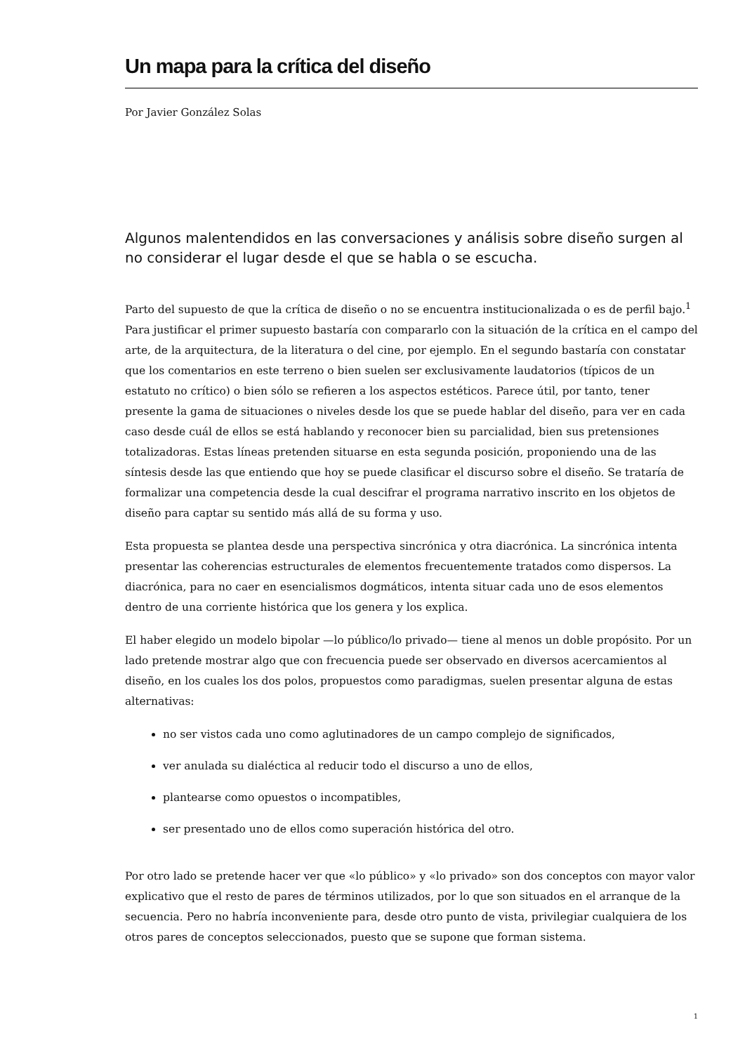Un mapa para la crítica del diseño
Por Javier González Solas
Algunos malentendidos en las conversaciones y análisis sobre diseño surgen al no considerar el lugar desde el que se habla o se escucha.
Parto del supuesto de que la crítica de diseño o no se encuentra institucionalizada o es de perfil bajo.<sup>1</sup> Para justificar el primer supuesto bastaría con compararlo con la situación de la crítica en el campo del arte, de la arquitectura, de la literatura o del cine, por ejemplo. En el segundo bastaría con constatar que los comentarios en este terreno o bien suelen ser exclusivamente laudatorios (típicos de un estatuto no crítico) o bien sólo se refieren a los aspectos estéticos. Parece útil, por tanto, tener presente la gama de situaciones o niveles desde los que se puede hablar del diseño, para ver en cada caso desde cuál de ellos se está hablando y reconocer bien su parcialidad, bien sus pretensiones totalizadoras. Estas líneas pretenden situarse en esta segunda posición, proponiendo una de las síntesis desde las que entiendo que hoy se puede clasificar el discurso sobre el diseño. Se trataría de formalizar una competencia desde la cual descifrar el programa narrativo inscrito en los objetos de diseño para captar su sentido más allá de su forma y uso.
Esta propuesta se plantea desde una perspectiva sincrónica y otra diacrónica. La sincrónica intenta presentar las coherencias estructurales de elementos frecuentemente tratados como dispersos. La diacrónica, para no caer en esencialismos dogmáticos, intenta situar cada uno de esos elementos dentro de una corriente histórica que los genera y los explica.
El haber elegido un modelo bipolar —lo público/lo privado— tiene al menos un doble propósito. Por un lado pretende mostrar algo que con frecuencia puede ser observado en diversos acercamientos al diseño, en los cuales los dos polos, propuestos como paradigmas, suelen presentar alguna de estas alternativas:
no ser vistos cada uno como aglutinadores de un campo complejo de significados,
ver anulada su dialéctica al reducir todo el discurso a uno de ellos,
plantearse como opuestos o incompatibles,
ser presentado uno de ellos como superación histórica del otro.
Por otro lado se pretende hacer ver que «lo público» y «lo privado» son dos conceptos con mayor valor explicativo que el resto de pares de términos utilizados, por lo que son situados en el arranque de la secuencia. Pero no habría inconveniente para, desde otro punto de vista, privilegiar cualquiera de los otros pares de conceptos seleccionados, puesto que se supone que forman sistema.
1